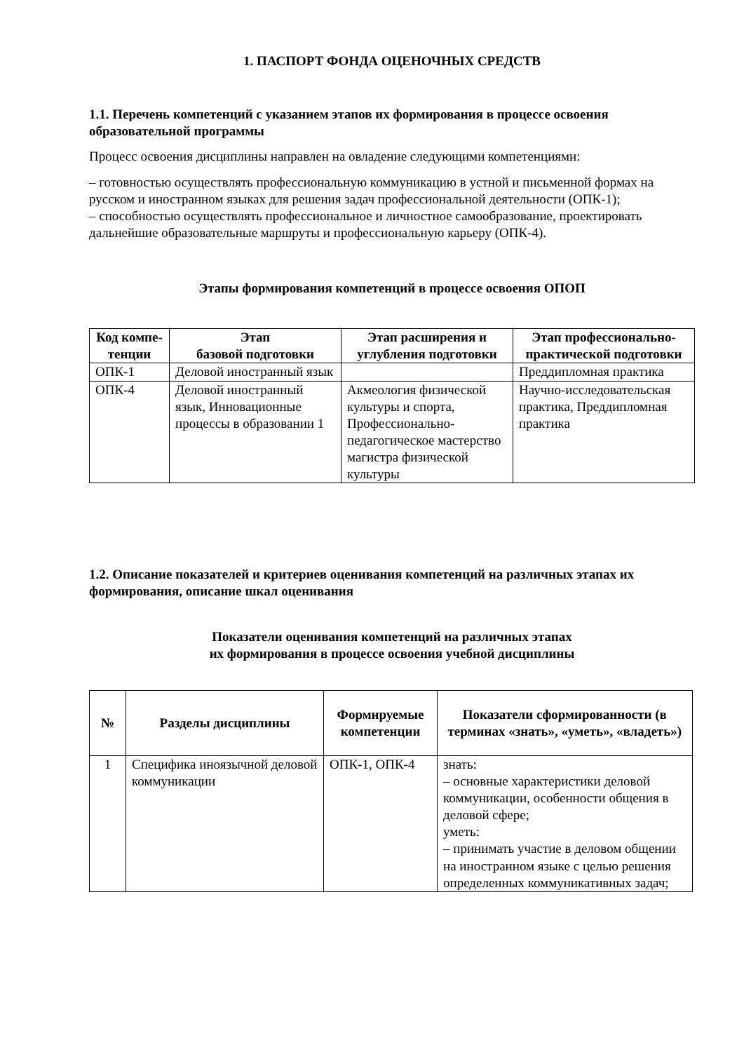1. ПАСПОРТ ФОНДА ОЦЕНОЧНЫХ СРЕДСТВ
1.1. Перечень компетенций с указанием этапов их формирования в процессе освоения образовательной программы
Процесс освоения дисциплины направлен на овладение следующими компетенциями:
– готовностью осуществлять профессиональную коммуникацию в устной и письменной формах на русском и иностранном языках для решения задач профессиональной деятельности (ОПК-1);
– способностью осуществлять профессиональное и личностное самообразование, проектировать дальнейшие образовательные маршруты и профессиональную карьеру (ОПК-4).
Этапы формирования компетенций в процессе освоения ОПОП
| Код компе-тенции | Этап базовой подготовки | Этап расширения и углубления подготовки | Этап профессионально-практической подготовки |
| --- | --- | --- | --- |
| ОПК-1 | Деловой иностранный язык | | Преддипломная практика |
| ОПК-4 | Деловой иностранный язык, Инновационные процессы в образовании 1 | Акмеология физической культуры и спорта, Профессионально-педагогическое мастерство магистра физической культуры | Научно-исследовательская практика, Преддипломная практика |
1.2. Описание показателей и критериев оценивания компетенций на различных этапах их формирования, описание шкал оценивания
Показатели оценивания компетенций на различных этапах
их формирования в процессе освоения учебной дисциплины
| № | Разделы дисциплины | Формируемые компетенции | Показатели сформированности (в терминах «знать», «уметь», «владеть») |
| --- | --- | --- | --- |
| 1 | Специфика иноязычной деловой коммуникации | ОПК-1, ОПК-4 | знать: – основные характеристики деловой коммуникации, особенности общения в деловой сфере; уметь: – принимать участие в деловом общении на иностранном языке с целью решения определенных коммуникативных задач; |